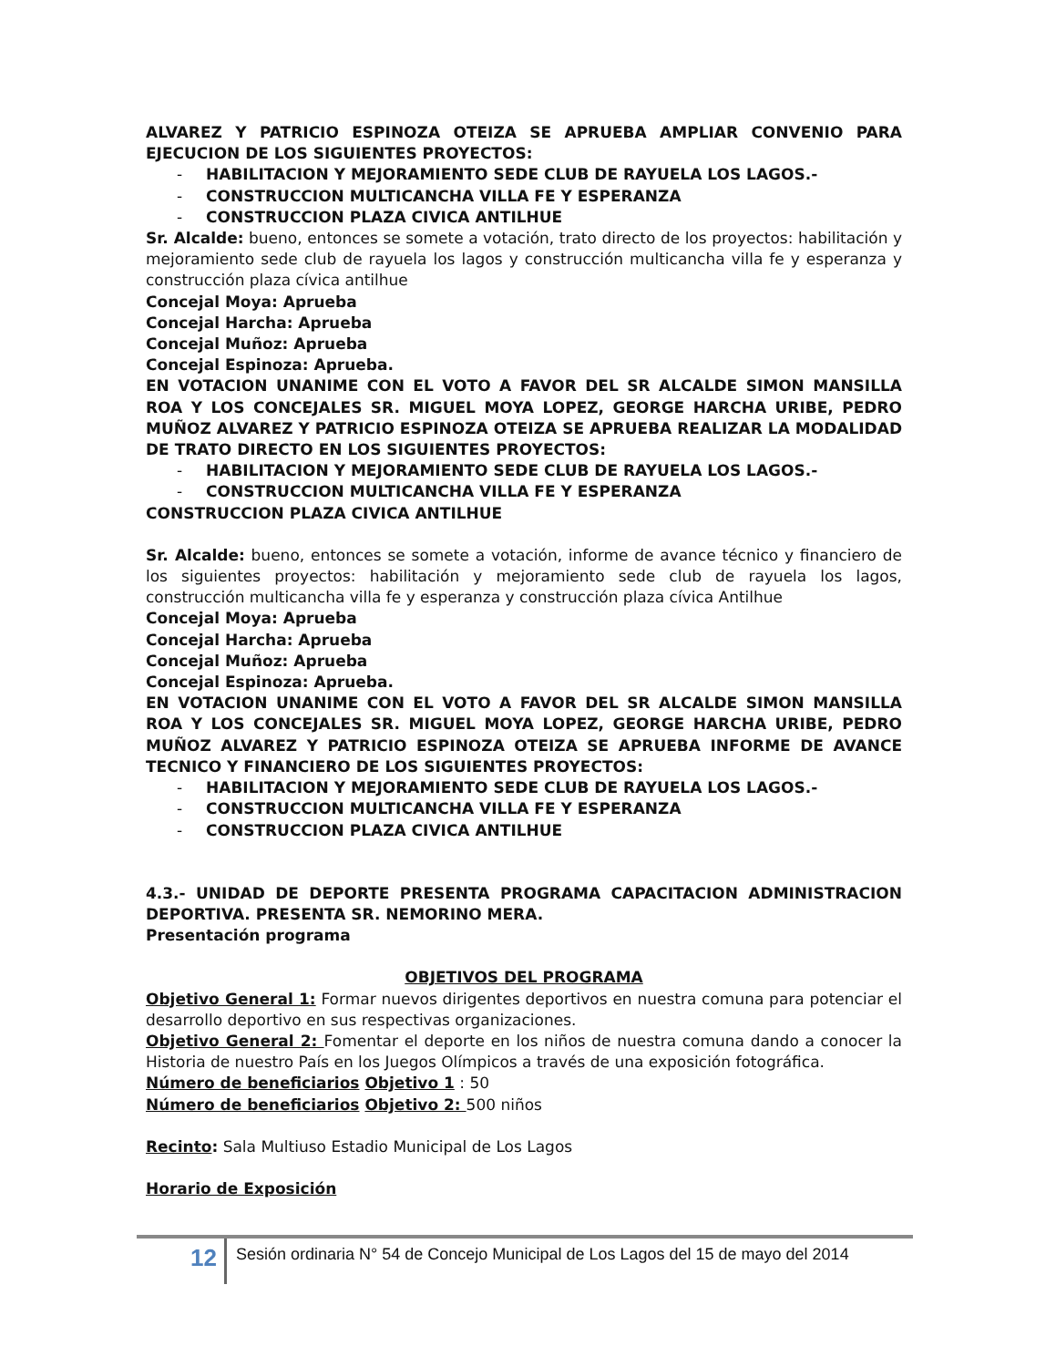ALVAREZ Y PATRICIO ESPINOZA OTEIZA SE APRUEBA AMPLIAR CONVENIO PARA EJECUCION DE LOS SIGUIENTES PROYECTOS:
- HABILITACION Y MEJORAMIENTO SEDE CLUB DE RAYUELA LOS LAGOS.-
- CONSTRUCCION MULTICANCHA VILLA FE Y ESPERANZA
- CONSTRUCCION PLAZA CIVICA ANTILHUE
Sr. Alcalde: bueno, entonces se somete a votación, trato directo de los proyectos: habilitación y mejoramiento sede club de rayuela los lagos y construcción multicancha villa fe y esperanza y construcción plaza cívica antilhue
Concejal Moya: Aprueba
Concejal Harcha: Aprueba
Concejal Muñoz: Aprueba
Concejal Espinoza: Aprueba.
EN VOTACION UNANIME CON EL VOTO A FAVOR DEL SR ALCALDE SIMON MANSILLA ROA Y LOS CONCEJALES SR. MIGUEL MOYA LOPEZ, GEORGE HARCHA URIBE, PEDRO MUÑOZ ALVAREZ Y PATRICIO ESPINOZA OTEIZA SE APRUEBA REALIZAR LA MODALIDAD DE TRATO DIRECTO EN LOS SIGUIENTES PROYECTOS:
- HABILITACION Y MEJORAMIENTO SEDE CLUB DE RAYUELA LOS LAGOS.-
- CONSTRUCCION MULTICANCHA VILLA FE Y ESPERANZA
CONSTRUCCION PLAZA CIVICA ANTILHUE
Sr. Alcalde: bueno, entonces se somete a votación, informe de avance técnico y financiero de los siguientes proyectos: habilitación y mejoramiento sede club de rayuela los lagos, construcción multicancha villa fe y esperanza y construcción plaza cívica Antilhue
Concejal Moya: Aprueba
Concejal Harcha: Aprueba
Concejal Muñoz: Aprueba
Concejal Espinoza: Aprueba.
EN VOTACION UNANIME CON EL VOTO A FAVOR DEL SR ALCALDE SIMON MANSILLA ROA Y LOS CONCEJALES SR. MIGUEL MOYA LOPEZ, GEORGE HARCHA URIBE, PEDRO MUÑOZ ALVAREZ Y PATRICIO ESPINOZA OTEIZA SE APRUEBA INFORME DE AVANCE TECNICO Y FINANCIERO DE LOS SIGUIENTES PROYECTOS:
- HABILITACION Y MEJORAMIENTO SEDE CLUB DE RAYUELA LOS LAGOS.-
- CONSTRUCCION MULTICANCHA VILLA FE Y ESPERANZA
- CONSTRUCCION PLAZA CIVICA ANTILHUE
4.3.- UNIDAD DE DEPORTE PRESENTA PROGRAMA CAPACITACION ADMINISTRACION DEPORTIVA. PRESENTA SR. NEMORINO MERA.
Presentación programa
OBJETIVOS DEL PROGRAMA
Objetivo General 1: Formar nuevos dirigentes deportivos en nuestra comuna para potenciar el desarrollo deportivo en sus respectivas organizaciones.
Objetivo General 2: Fomentar el deporte en los niños de nuestra comuna dando a conocer la Historia de nuestro País en los Juegos Olímpicos a través de una exposición fotográfica.
Número de beneficiarios Objetivo 1 : 50
Número de beneficiarios Objetivo 2: 500 niños
Recinto: Sala Multiuso Estadio Municipal de Los Lagos
Horario de Exposición
12
Sesión ordinaria N° 54 de Concejo Municipal de Los Lagos del 15 de mayo del 2014